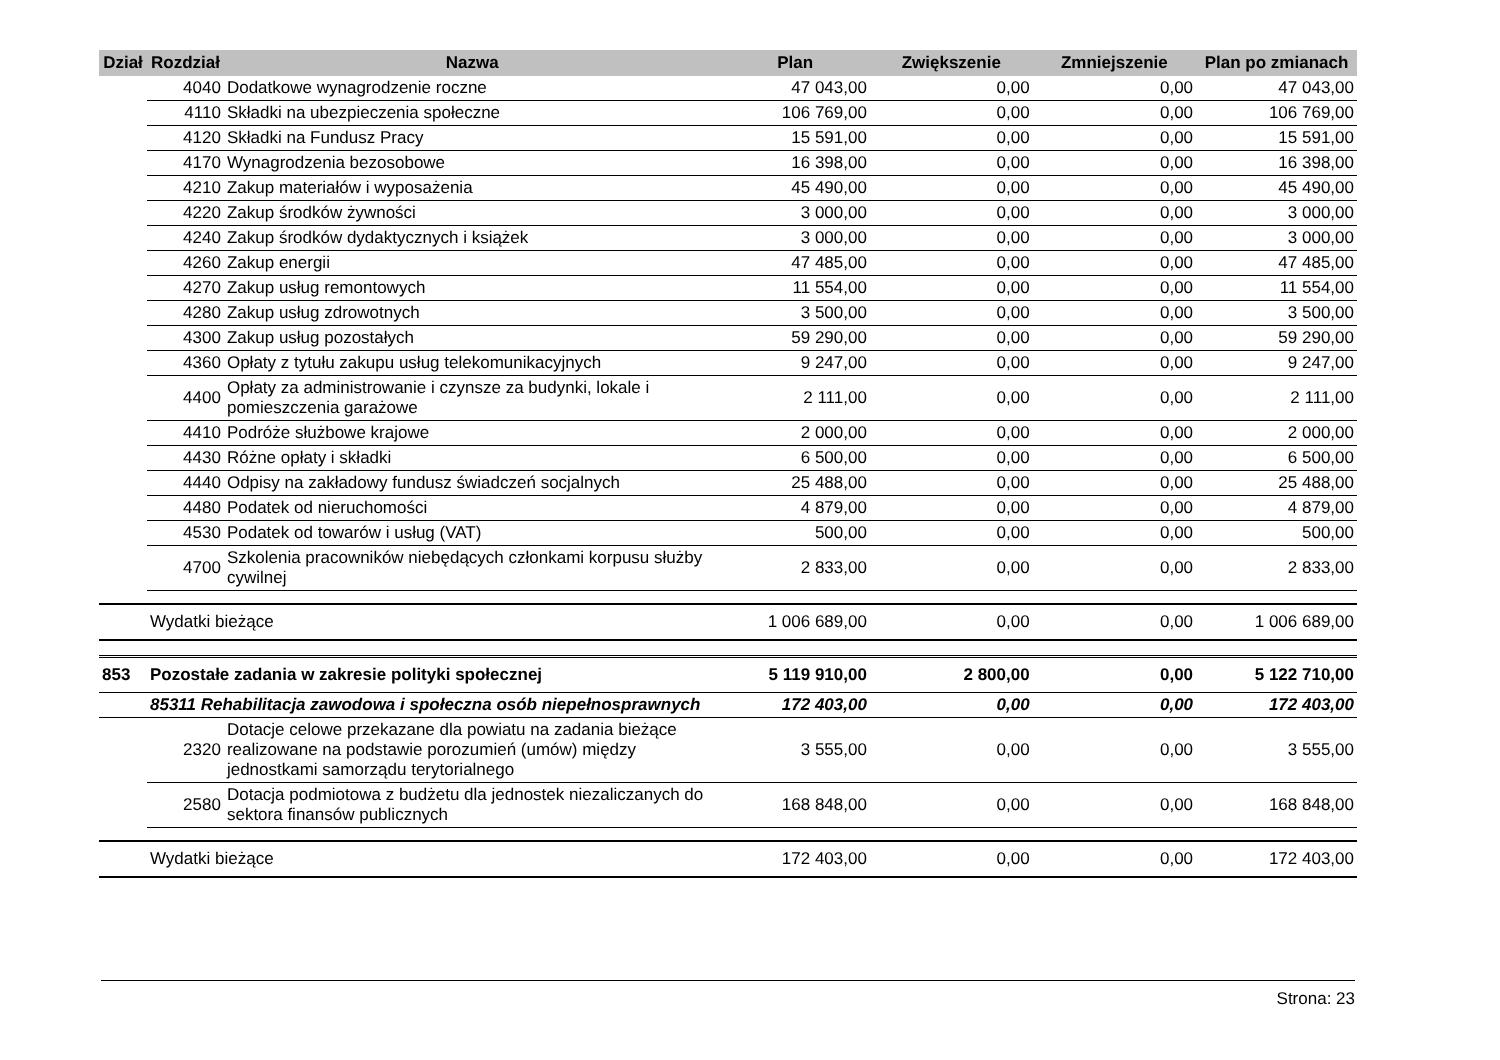| Dział | Rozdział | Nazwa | Plan | Zwiększenie | Zmniejszenie | Plan po zmianach |
| --- | --- | --- | --- | --- | --- | --- |
| | 4040 | Dodatkowe wynagrodzenie roczne | 47 043,00 | 0,00 | 0,00 | 47 043,00 |
| | 4110 | Składki na ubezpieczenia społeczne | 106 769,00 | 0,00 | 0,00 | 106 769,00 |
| | 4120 | Składki na Fundusz Pracy | 15 591,00 | 0,00 | 0,00 | 15 591,00 |
| | 4170 | Wynagrodzenia bezosobowe | 16 398,00 | 0,00 | 0,00 | 16 398,00 |
| | 4210 | Zakup materiałów i wyposażenia | 45 490,00 | 0,00 | 0,00 | 45 490,00 |
| | 4220 | Zakup środków żywności | 3 000,00 | 0,00 | 0,00 | 3 000,00 |
| | 4240 | Zakup środków dydaktycznych i książek | 3 000,00 | 0,00 | 0,00 | 3 000,00 |
| | 4260 | Zakup energii | 47 485,00 | 0,00 | 0,00 | 47 485,00 |
| | 4270 | Zakup usług remontowych | 11 554,00 | 0,00 | 0,00 | 11 554,00 |
| | 4280 | Zakup usług zdrowotnych | 3 500,00 | 0,00 | 0,00 | 3 500,00 |
| | 4300 | Zakup usług pozostałych | 59 290,00 | 0,00 | 0,00 | 59 290,00 |
| | 4360 | Opłaty z tytułu zakupu usług telekomunikacyjnych | 9 247,00 | 0,00 | 0,00 | 9 247,00 |
| | 4400 | Opłaty za administrowanie i czynsze za budynki, lokale i pomieszczenia garażowe | 2 111,00 | 0,00 | 0,00 | 2 111,00 |
| | 4410 | Podróże służbowe krajowe | 2 000,00 | 0,00 | 0,00 | 2 000,00 |
| | 4430 | Różne opłaty i składki | 6 500,00 | 0,00 | 0,00 | 6 500,00 |
| | 4440 | Odpisy na zakładowy fundusz świadczeń socjalnych | 25 488,00 | 0,00 | 0,00 | 25 488,00 |
| | 4480 | Podatek od nieruchomości | 4 879,00 | 0,00 | 0,00 | 4 879,00 |
| | 4530 | Podatek od towarów i usług (VAT) | 500,00 | 0,00 | 0,00 | 500,00 |
| | 4700 | Szkolenia pracowników niebędących członkami korpusu służby cywilnej | 2 833,00 | 0,00 | 0,00 | 2 833,00 |
| | Wydatki bieżące | | 1 006 689,00 | 0,00 | 0,00 | 1 006 689,00 |
| 853 | Pozostałe zadania w zakresie polityki społecznej | | 5 119 910,00 | 2 800,00 | 0,00 | 5 122 710,00 |
| | 85311 Rehabilitacja zawodowa i społeczna osób niepełnosprawnych | | 172 403,00 | 0,00 | 0,00 | 172 403,00 |
| | 2320 | Dotacje celowe przekazane dla powiatu na zadania bieżące realizowane na podstawie porozumień (umów) między jednostkami samorządu terytorialnego | 3 555,00 | 0,00 | 0,00 | 3 555,00 |
| | 2580 | Dotacja podmiotowa z budżetu dla jednostek niezaliczanych do sektora finansów publicznych | 168 848,00 | 0,00 | 0,00 | 168 848,00 |
| | Wydatki bieżące | | 172 403,00 | 0,00 | 0,00 | 172 403,00 |
Strona: 23